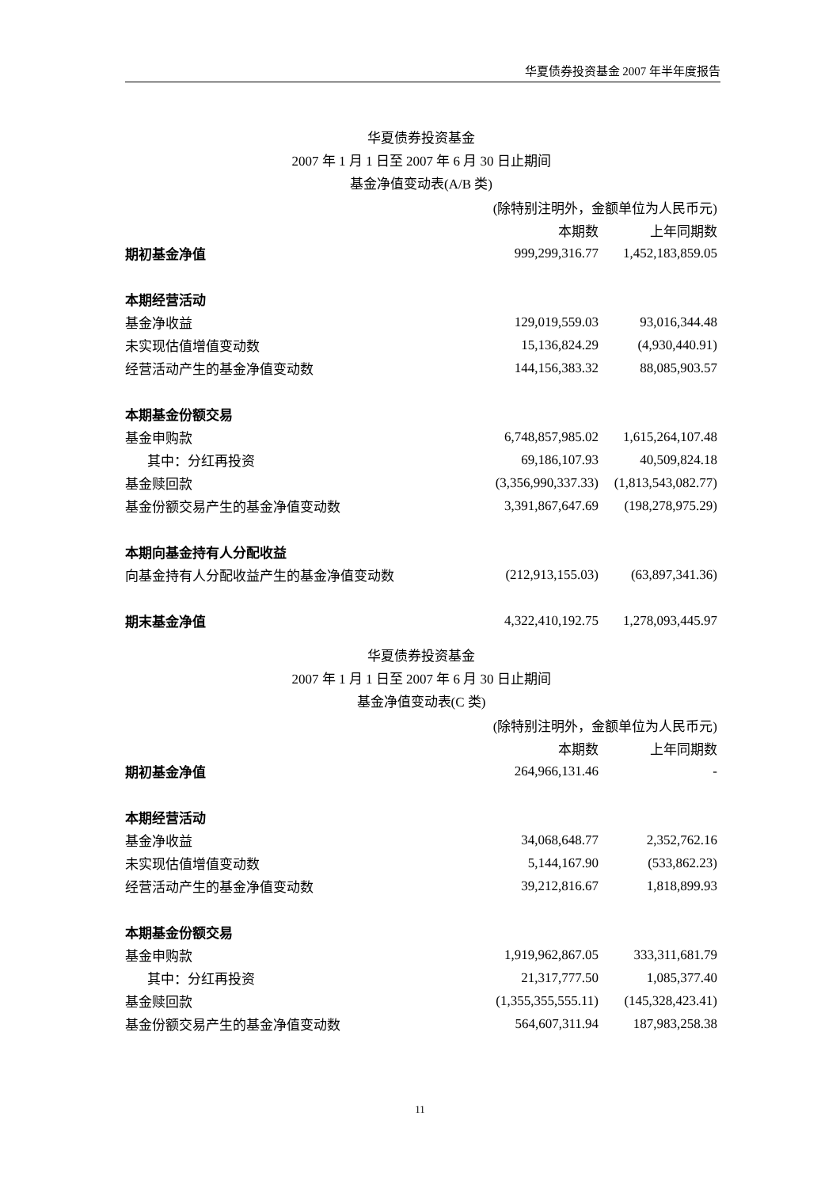华夏债券投资基金 2007 年半年度报告
华夏债券投资基金
2007 年 1 月 1 日至 2007 年 6 月 30 日止期间
基金净值变动表(A/B 类)
| (除特别注明外，金额单位为人民币元) | | |
| | 本期数 | 上年同期数 |
| 期初基金净值 | 999,299,316.77 | 1,452,183,859.05 |
| 本期经营活动 | | |
| 基金净收益 | 129,019,559.03 | 93,016,344.48 |
| 未实现估值增值变动数 | 15,136,824.29 | (4,930,440.91) |
| 经营活动产生的基金净值变动数 | 144,156,383.32 | 88,085,903.57 |
| 本期基金份额交易 | | |
| 基金申购款 | 6,748,857,985.02 | 1,615,264,107.48 |
| 其中：分红再投资 | 69,186,107.93 | 40,509,824.18 |
| 基金赎回款 | (3,356,990,337.33) | (1,813,543,082.77) |
| 基金份额交易产生的基金净值变动数 | 3,391,867,647.69 | (198,278,975.29) |
| 本期向基金持有人分配收益 | | |
| 向基金持有人分配收益产生的基金净值变动数 | (212,913,155.03) | (63,897,341.36) |
| 期末基金净值 | 4,322,410,192.75 | 1,278,093,445.97 |
华夏债券投资基金
2007 年 1 月 1 日至 2007 年 6 月 30 日止期间
基金净值变动表(C 类)
| (除特别注明外，金额单位为人民币元) | | |
| | 本期数 | 上年同期数 |
| 期初基金净值 | 264,966,131.46 | - |
| 本期经营活动 | | |
| 基金净收益 | 34,068,648.77 | 2,352,762.16 |
| 未实现估值增值变动数 | 5,144,167.90 | (533,862.23) |
| 经营活动产生的基金净值变动数 | 39,212,816.67 | 1,818,899.93 |
| 本期基金份额交易 | | |
| 基金申购款 | 1,919,962,867.05 | 333,311,681.79 |
| 其中：分红再投资 | 21,317,777.50 | 1,085,377.40 |
| 基金赎回款 | (1,355,355,555.11) | (145,328,423.41) |
| 基金份额交易产生的基金净值变动数 | 564,607,311.94 | 187,983,258.38 |
11